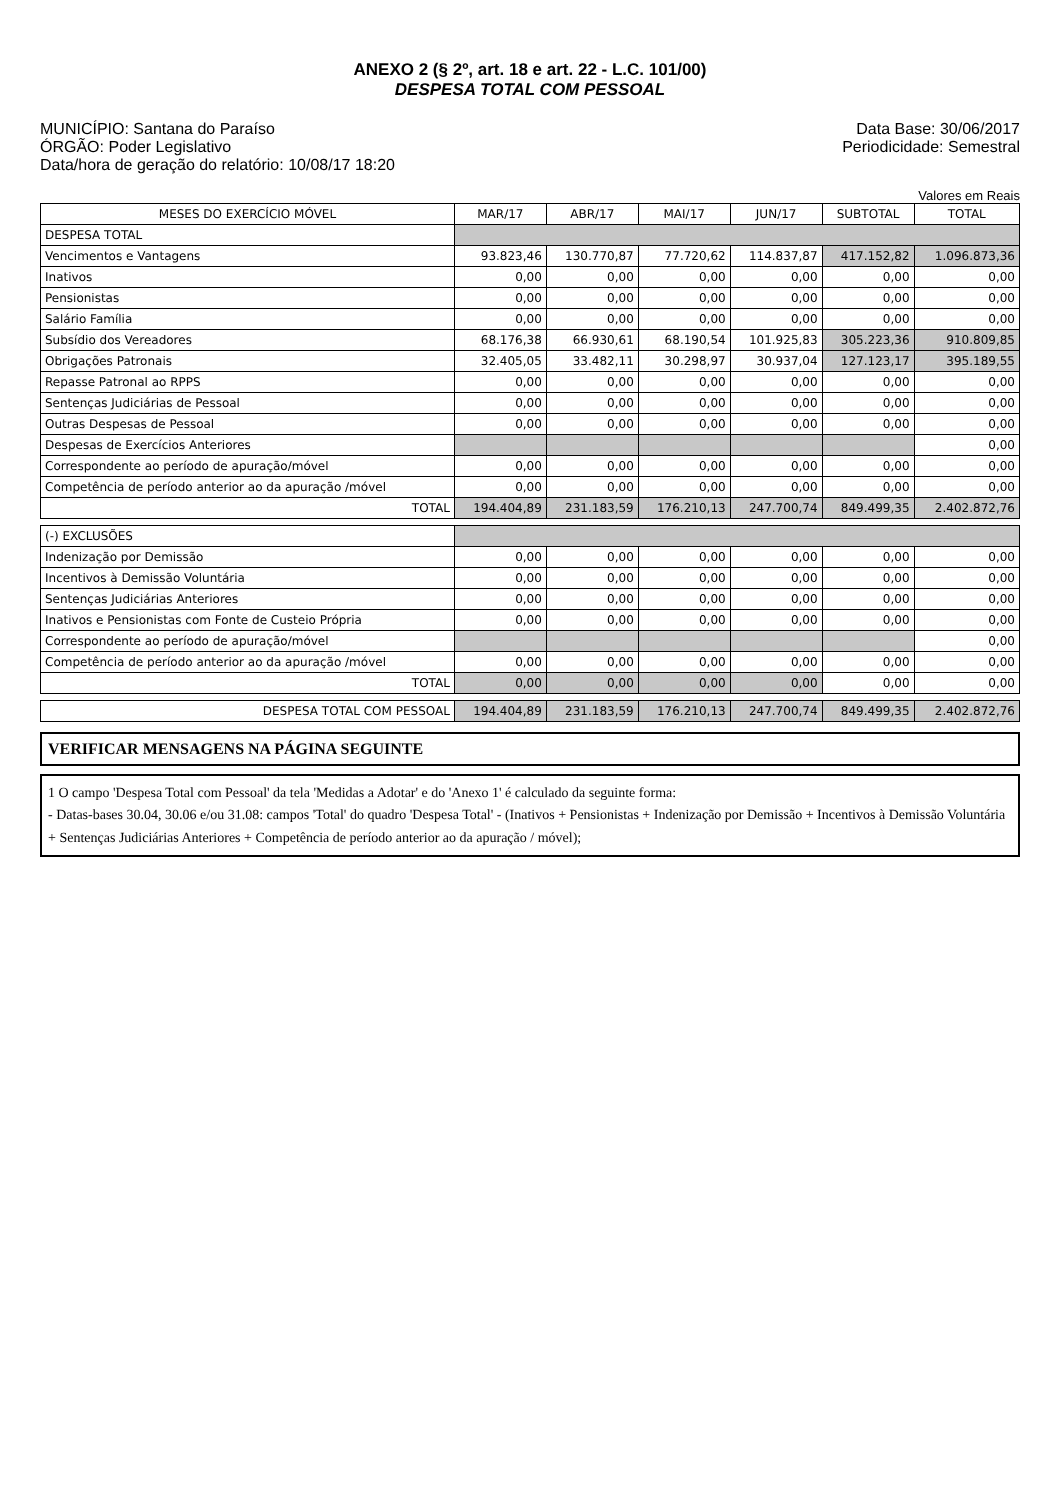ANEXO 2 (§ 2º, art. 18 e art. 22 - L.C. 101/00)
DESPESA TOTAL COM PESSOAL
MUNICÍPIO: Santana do Paraíso
ÓRGÃO: Poder Legislativo
Data/hora de geração do relatório: 10/08/17 18:20
Data Base: 30/06/2017
Periodicidade: Semestral
Valores em Reais
| MESES DO EXERCÍCIO MÓVEL | MAR/17 | ABR/17 | MAI/17 | JUN/17 | SUBTOTAL | TOTAL |
| --- | --- | --- | --- | --- | --- | --- |
| DESPESA TOTAL | | | | | | |
| Vencimentos e Vantagens | 93.823,46 | 130.770,87 | 77.720,62 | 114.837,87 | 417.152,82 | 1.096.873,36 |
| Inativos | 0,00 | 0,00 | 0,00 | 0,00 | 0,00 | 0,00 |
| Pensionistas | 0,00 | 0,00 | 0,00 | 0,00 | 0,00 | 0,00 |
| Salário Família | 0,00 | 0,00 | 0,00 | 0,00 | 0,00 | 0,00 |
| Subsídio dos Vereadores | 68.176,38 | 66.930,61 | 68.190,54 | 101.925,83 | 305.223,36 | 910.809,85 |
| Obrigações Patronais | 32.405,05 | 33.482,11 | 30.298,97 | 30.937,04 | 127.123,17 | 395.189,55 |
| Repasse Patronal ao RPPS | 0,00 | 0,00 | 0,00 | 0,00 | 0,00 | 0,00 |
| Sentenças Judiciárias de Pessoal | 0,00 | 0,00 | 0,00 | 0,00 | 0,00 | 0,00 |
| Outras Despesas de Pessoal | 0,00 | 0,00 | 0,00 | 0,00 | 0,00 | 0,00 |
| Despesas de Exercícios Anteriores | | | | | | 0,00 |
| Correspondente ao período de apuração/móvel | 0,00 | 0,00 | 0,00 | 0,00 | 0,00 | 0,00 |
| Competência de período anterior ao da apuração /móvel | 0,00 | 0,00 | 0,00 | 0,00 | 0,00 | 0,00 |
| TOTAL | 194.404,89 | 231.183,59 | 176.210,13 | 247.700,74 | 849.499,35 | 2.402.872,76 |
| (-) EXCLUSÕES | | | | | | |
| Indenização por Demissão | 0,00 | 0,00 | 0,00 | 0,00 | 0,00 | 0,00 |
| Incentivos à Demissão Voluntária | 0,00 | 0,00 | 0,00 | 0,00 | 0,00 | 0,00 |
| Sentenças Judiciárias Anteriores | 0,00 | 0,00 | 0,00 | 0,00 | 0,00 | 0,00 |
| Inativos e Pensionistas com Fonte de Custeio Própria | 0,00 | 0,00 | 0,00 | 0,00 | 0,00 | 0,00 |
| Correspondente ao período de apuração/móvel | | | | | | 0,00 |
| Competência de período anterior ao da apuração /móvel | 0,00 | 0,00 | 0,00 | 0,00 | 0,00 | 0,00 |
| TOTAL | 0,00 | 0,00 | 0,00 | 0,00 | 0,00 | 0,00 |
| DESPESA TOTAL COM PESSOAL | 194.404,89 | 231.183,59 | 176.210,13 | 247.700,74 | 849.499,35 | 2.402.872,76 |
VERIFICAR MENSAGENS NA PÁGINA SEGUINTE
1 O campo 'Despesa Total com Pessoal' da tela 'Medidas a Adotar' e do 'Anexo 1' é calculado da seguinte forma:
- Datas-bases 30.04, 30.06 e/ou 31.08: campos 'Total' do quadro 'Despesa Total' - (Inativos + Pensionistas + Indenização por Demissão + Incentivos à Demissão Voluntária + Sentenças Judiciárias Anteriores + Competência de período anterior ao da apuração / móvel);